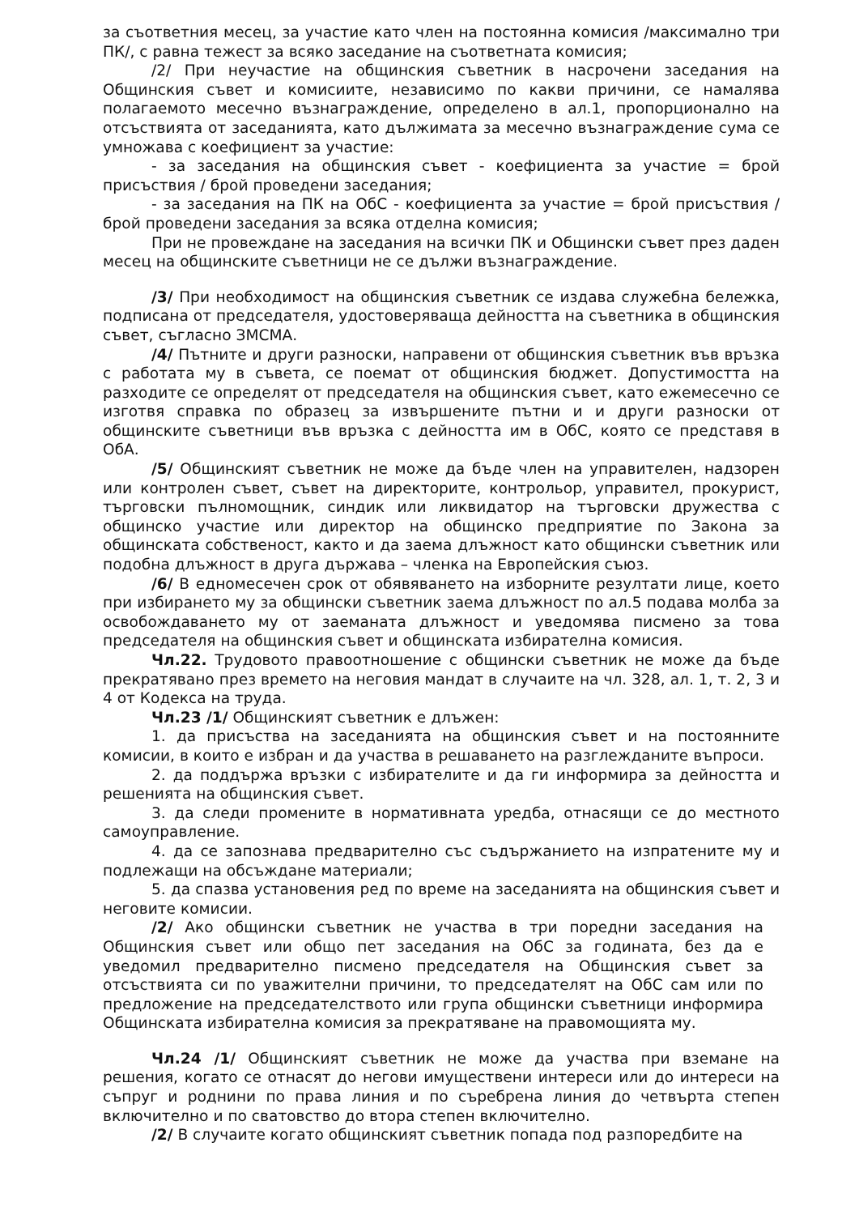за съответния месец, за участие като член на постоянна комисия /максимално три ПК/, с равна тежест за всяко заседание на съответната комисия;
/2/ При неучастие на общинския съветник в насрочени заседания на Общинския съвет и комисиите, независимо по какви причини, се намалява полагаемото месечно възнаграждение, определено в ал.1, пропорционално на отсъствията от заседанията, като дължимата за месечно възнаграждение сума се умножава с коефициент за участие:
- за заседания на общинския съвет - коефициента за участие = брой присъствия / брой проведени заседания;
- за заседания на ПК на ОбС - коефициента за участие = брой присъствия / брой проведени заседания за всяка отделна комисия;
При не провеждане на заседания на всички ПК и Общински съвет през даден месец на общинските съветници не се дължи възнаграждение.
/3/ При необходимост на общинския съветник се издава служебна бележка, подписана от председателя, удостоверяваща дейността на съветника в общинския съвет, съгласно ЗМСМА.
/4/ Пътните и други разноски, направени от общинския съветник във връзка с работата му в съвета, се поемат от общинския бюджет. Допустимостта на разходите се определят от председателя на общинския съвет, като ежемесечно се изготвя справка по образец за извършените пътни и и други разноски от общинските съветници във връзка с дейността им в ОбС, която се представя в ОбА.
/5/ Общинският съветник не може да бъде член на управителен, надзорен или контролен съвет, съвет на директорите, контрольор, управител, прокурист, търговски пълномощник, синдик или ликвидатор на търговски дружества с общинско участие или директор на общинско предприятие по Закона за общинската собственост, както и да заема длъжност като общински съветник или подобна длъжност в друга държава – членка на Европейския съюз.
/6/ В едномесечен срок от обявяването на изборните резултати лице, което при избирането му за общински съветник заема длъжност по ал.5 подава молба за освобождаването му от заеманата длъжност и уведомява писмено за това председателя на общинския съвет и общинската избирателна комисия.
Чл.22. Трудовото правоотношение с общински съветник не може да бъде прекратявано през времето на неговия мандат в случаите на чл. 328, ал. 1, т. 2, 3 и 4 от Кодекса на труда.
Чл.23 /1/ Общинският съветник е длъжен:
1. да присъства на заседанията на общинския съвет и на постоянните комисии, в които е избран и да участва в решаването на разглежданите въпроси.
2. да поддържа връзки с избирателите и да ги информира за дейността и решенията на общинския съвет.
3. да следи промените в нормативната уредба, отнасящи се до местното самоуправление.
4. да се запознава предварително със съдържанието на изпратените му и подлежащи на обсъждане материали;
5. да спазва установения ред по време на заседанията на общинския съвет и неговите комисии.
/2/ Ако общински съветник не участва в три поредни заседания на Общинския съвет или общо пет заседания на ОбС за годината, без да е уведомил предварително писмено председателя на Общинския съвет за отсъствията си по уважителни причини, то председателят на ОбС сам или по предложение на председателството или група общински съветници информира Общинската избирателна комисия за прекратяване на правомощията му.
Чл.24 /1/ Общинският съветник не може да участва при вземане на решения, когато се отнасят до негови имуществени интереси или до интереси на съпруг и роднини по права линия и по съребрена линия до четвърта степен включително и по сватовство до втора степен включително.
/2/ В случаите когато общинският съветник попада под разпоредбите на